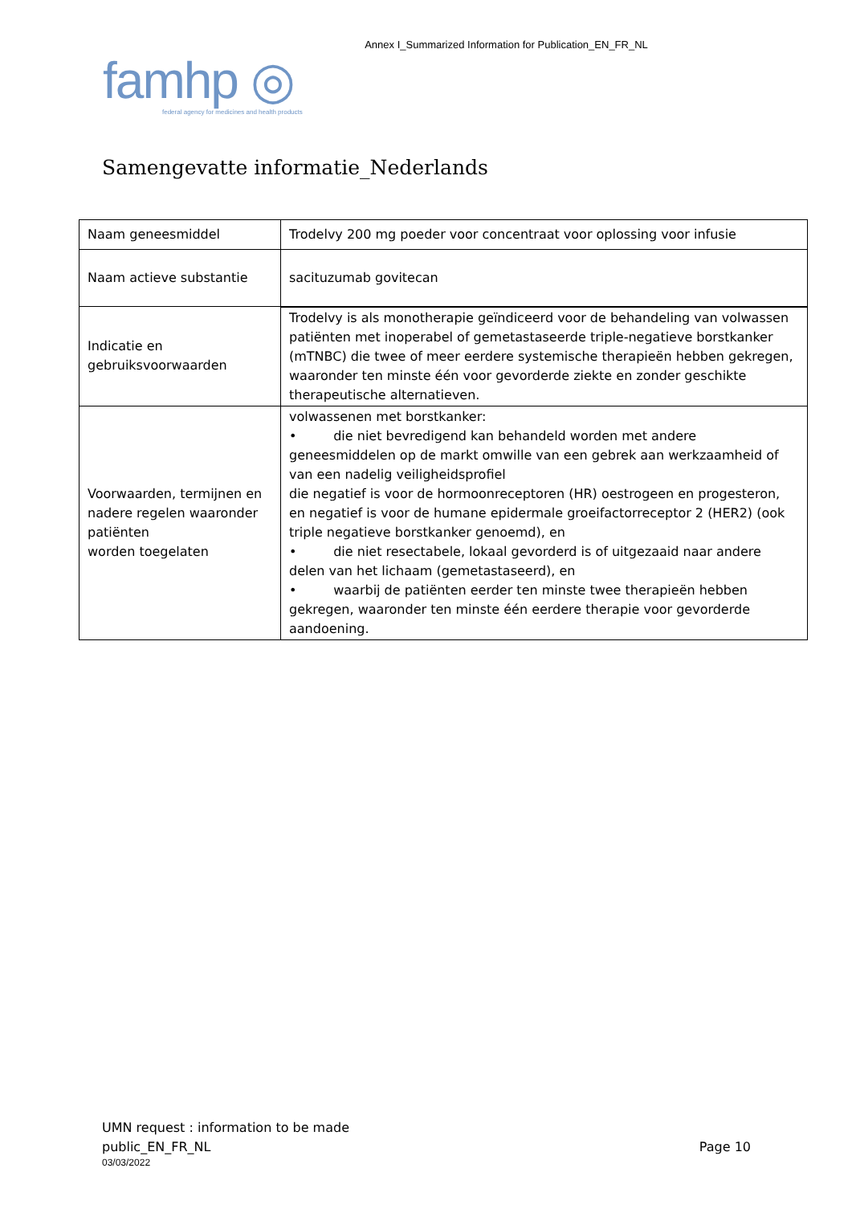Annex I_Summarized Information for Publication_EN_FR_NL
famhp ◎
federal agency for medicines and health products
Samengevatte informatie_Nederlands
| Naam geneesmiddel | Trodelvy 200 mg poeder voor concentraat voor oplossing voor infusie |
| Naam actieve substantie | sacituzumab govitecan |
| Indicatie en gebruiksvoorwaarden | Trodelvy is als monotherapie geïndiceerd voor de behandeling van volwassen patiënten met inoperabel of gemetastaseerde triple-negatieve borstkanker (mTNBC) die twee of meer eerdere systemische therapieën hebben gekregen, waaronder ten minste één voor gevorderde ziekte en zonder geschikte therapeutische alternatieven. |
| Voorwaarden, termijnen en nadere regelen waaronder patiënten worden toegelaten | volwassenen met borstkanker: • die niet bevredigend kan behandeld worden met andere geneesmiddelen op de markt omwille van een gebrek aan werkzaamheid of van een nadelig veiligheidsprofiel die negatief is voor de hormoonreceptoren (HR) oestrogeen en progesteron, en negatief is voor de humane epidermale groeifactorreceptor 2 (HER2) (ook triple negatieve borstkanker genoemd), en • die niet resectabele, lokaal gevorderd is of uitgezaaid naar andere delen van het lichaam (gemetastaseerd), en • waarbij de patiënten eerder ten minste twee therapieën hebben gekregen, waaronder ten minste één eerdere therapie voor gevorderde aandoening. |
UMN request : information to be made
public_EN_FR_NL
Page 10
03/03/2022